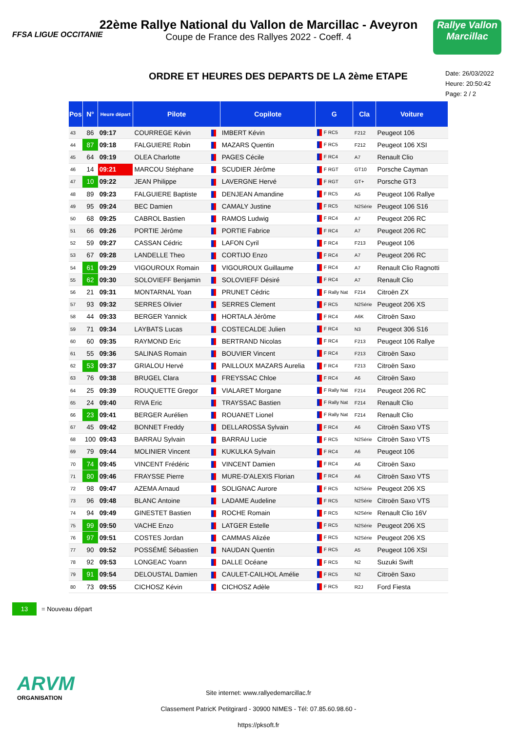FFSA LIGUE OCCITANIE
22ème Rallye National du Vallon de Marcillac - Aveyron
Coupe de France des Rallyes 2022 - Coeff. 4
Rallye Vallon Marcillac
ORDRE ET HEURES DES DEPARTS DE LA 2ème ETAPE
Date: 26/03/2022
Heure: 20:50:42
Page: 2 / 2
| Pos | N° | Heure départ | Pilote | | Copilote | G | Cla | Voiture |
| --- | --- | --- | --- | --- | --- | --- | --- | --- |
| 43 | 86 | 09:17 | COURREGE Kévin | | IMBERT Kévin | F RC5 | F212 | Peugeot 106 |
| 44 | 87 | 09:18 | FALGUIERE Robin | | MAZARS Quentin | F RC5 | F212 | Peugeot 106 XSI |
| 45 | 64 | 09:19 | OLEA Charlotte | | PAGES Cécile | F RC4 | A7 | Renault Clio |
| 46 | 14 | 09:21 | MARCOU Stéphane | | SCUDIER Jérôme | F RGT | GT10 | Porsche Cayman |
| 47 | 10 | 09:22 | JEAN Philippe | | LAVERGNE Hervé | F RGT | GT+ | Porsche GT3 |
| 48 | 89 | 09:23 | FALGUIERE Baptiste | | DENJEAN Amandine | F RC5 | A5 | Peugeot 106 Rallye |
| 49 | 95 | 09:24 | BEC Damien | | CAMALY Justine | F RC5 | N2Série | Peugeot 106 S16 |
| 50 | 68 | 09:25 | CABROL Bastien | | RAMOS Ludwig | F RC4 | A7 | Peugeot 206 RC |
| 51 | 66 | 09:26 | PORTIE Jérôme | | PORTIE Fabrice | F RC4 | A7 | Peugeot 206 RC |
| 52 | 59 | 09:27 | CASSAN Cédric | | LAFON Cyril | F RC4 | F213 | Peugeot 106 |
| 53 | 67 | 09:28 | LANDELLE Theo | | CORTIJO Enzo | F RC4 | A7 | Peugeot 206 RC |
| 54 | 61 | 09:29 | VIGOUROUX Romain | | VIGOUROUX Guillaume | F RC4 | A7 | Renault Clio Ragnotti |
| 55 | 62 | 09:30 | SOLOVIEFF Benjamin | | SOLOVIEFF Désiré | F RC4 | A7 | Renault Clio |
| 56 | 21 | 09:31 | MONTARNAL Yoan | | PRUNET Cédric | F Rally Nat | F214 | Citroën ZX |
| 57 | 93 | 09:32 | SERRES Olivier | | SERRES Clement | F RC5 | N2Série | Peugeot 206 XS |
| 58 | 44 | 09:33 | BERGER Yannick | | HORTALA Jérôme | F RC4 | A6K | Citroën Saxo |
| 59 | 71 | 09:34 | LAYBATS Lucas | | COSTECALDE Julien | F RC4 | N3 | Peugeot 306 S16 |
| 60 | 60 | 09:35 | RAYMOND Eric | | BERTRAND Nicolas | F RC4 | F213 | Peugeot 106 Rallye |
| 61 | 55 | 09:36 | SALINAS Romain | | BOUVIER Vincent | F RC4 | F213 | Citroën Saxo |
| 62 | 53 | 09:37 | GRIALOU Hervé | | PAILLOUX MAZARS Aurelia | F RC4 | F213 | Citroën Saxo |
| 63 | 76 | 09:38 | BRUGEL Clara | | FREYSSAC Chloe | F RC4 | A6 | Citroën Saxo |
| 64 | 25 | 09:39 | ROUQUETTE Gregor | | VIALARET Morgane | F Rally Nat | F214 | Peugeot 206 RC |
| 65 | 24 | 09:40 | RIVA Eric | | TRAYSSAC Bastien | F Rally Nat | F214 | Renault Clio |
| 66 | 23 | 09:41 | BERGER Aurélien | | ROUANET Lionel | F Rally Nat | F214 | Renault Clio |
| 67 | 45 | 09:42 | BONNET Freddy | | DELLAROSSA Sylvain | F RC4 | A6 | Citroën Saxo VTS |
| 68 | 100 | 09:43 | BARRAU Sylvain | | BARRAU Lucie | F RC5 | N2Série | Citroën Saxo VTS |
| 69 | 79 | 09:44 | MOLINIER Vincent | | KUKULKA Sylvain | F RC4 | A6 | Peugeot 106 |
| 70 | 74 | 09:45 | VINCENT Frédéric | | VINCENT Damien | F RC4 | A6 | Citroën Saxo |
| 71 | 80 | 09:46 | FRAYSSE Pierre | | MURE-D'ALEXIS Florian | F RC4 | A6 | Citroën Saxo VTS |
| 72 | 98 | 09:47 | AZEMA Arnaud | | SOLIGNAC Aurore | F RC5 | N2Série | Peugeot 206 XS |
| 73 | 96 | 09:48 | BLANC Antoine | | LADAME Audeline | F RC5 | N2Série | Citroën Saxo VTS |
| 74 | 94 | 09:49 | GINESTET Bastien | | ROCHE Romain | F RC5 | N2Série | Renault Clio 16V |
| 75 | 99 | 09:50 | VACHE Enzo | | LATGER Estelle | F RC5 | N2Série | Peugeot 206 XS |
| 76 | 97 | 09:51 | COSTES Jordan | | CAMMAS Alizée | F RC5 | N2Série | Peugeot 206 XS |
| 77 | 90 | 09:52 | POSSÉMÉ Sébastien | | NAUDAN Quentin | F RC5 | A5 | Peugeot 106 XSI |
| 78 | 92 | 09:53 | LONGEAC Yoann | | DALLE Océane | F RC5 | N2 | Suzuki Swift |
| 79 | 91 | 09:54 | DELOUSTAL Damien | | CAULET-CAILHOL Amélie | F RC5 | N2 | Citroën Saxo |
| 80 | 73 | 09:55 | CICHOSZ Kévin | | CICHOSZ Adèle | F RC5 | R2J | Ford Fiesta |
13 = Nouveau départ
ARVM
ORGANISATION
Site internet: www.rallyedemarcillac.fr
Classement PatricK Petitgirard - 30900 NIMES - Tél: 07.85.60.98.60 - https://pksoft.fr